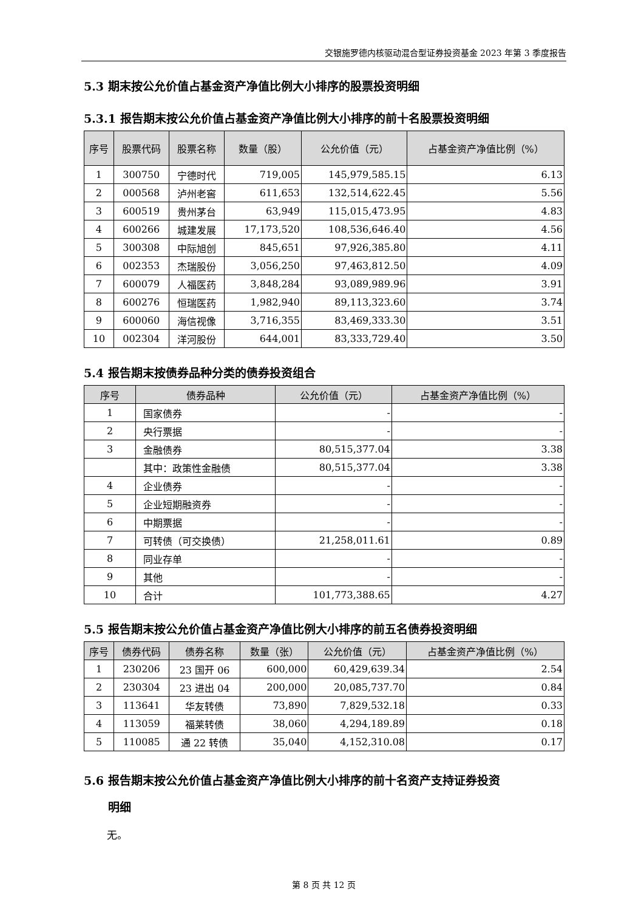交银施罗德内核驱动混合型证券投资基金 2023 年第 3 季度报告
5.3 期末按公允价值占基金资产净值比例大小排序的股票投资明细
5.3.1 报告期末按公允价值占基金资产净值比例大小排序的前十名股票投资明细
| 序号 | 股票代码 | 股票名称 | 数量（股） | 公允价值（元） | 占基金资产净值比例（%） |
| --- | --- | --- | --- | --- | --- |
| 1 | 300750 | 宁德时代 | 719,005 | 145,979,585.15 | 6.13 |
| 2 | 000568 | 泸州老窖 | 611,653 | 132,514,622.45 | 5.56 |
| 3 | 600519 | 贵州茅台 | 63,949 | 115,015,473.95 | 4.83 |
| 4 | 600266 | 城建发展 | 17,173,520 | 108,536,646.40 | 4.56 |
| 5 | 300308 | 中际旭创 | 845,651 | 97,926,385.80 | 4.11 |
| 6 | 002353 | 杰瑞股份 | 3,056,250 | 97,463,812.50 | 4.09 |
| 7 | 600079 | 人福医药 | 3,848,284 | 93,089,989.96 | 3.91 |
| 8 | 600276 | 恒瑞医药 | 1,982,940 | 89,113,323.60 | 3.74 |
| 9 | 600060 | 海信视像 | 3,716,355 | 83,469,333.30 | 3.51 |
| 10 | 002304 | 洋河股份 | 644,001 | 83,333,729.40 | 3.50 |
5.4 报告期末按债券品种分类的债券投资组合
| 序号 | 债券品种 | 公允价值（元） | 占基金资产净值比例（%） |
| --- | --- | --- | --- |
| 1 | 国家债券 | - | - |
| 2 | 央行票据 | - | - |
| 3 | 金融债券 | 80,515,377.04 | 3.38 |
| | 其中：政策性金融债 | 80,515,377.04 | 3.38 |
| 4 | 企业债券 | - | - |
| 5 | 企业短期融资券 | - | - |
| 6 | 中期票据 | - | - |
| 7 | 可转债（可交换债） | 21,258,011.61 | 0.89 |
| 8 | 同业存单 | - | - |
| 9 | 其他 | - | - |
| 10 | 合计 | 101,773,388.65 | 4.27 |
5.5 报告期末按公允价值占基金资产净值比例大小排序的前五名债券投资明细
| 序号 | 债券代码 | 债券名称 | 数量（张） | 公允价值（元） | 占基金资产净值比例（%） |
| --- | --- | --- | --- | --- | --- |
| 1 | 230206 | 23 国开 06 | 600,000 | 60,429,639.34 | 2.54 |
| 2 | 230304 | 23 进出 04 | 200,000 | 20,085,737.70 | 0.84 |
| 3 | 113641 | 华友转债 | 73,890 | 7,829,532.18 | 0.33 |
| 4 | 113059 | 福莱转债 | 38,060 | 4,294,189.89 | 0.18 |
| 5 | 110085 | 通 22 转债 | 35,040 | 4,152,310.08 | 0.17 |
5.6 报告期末按公允价值占基金资产净值比例大小排序的前十名资产支持证券投资
明细
无。
第 8 页 共 12 页